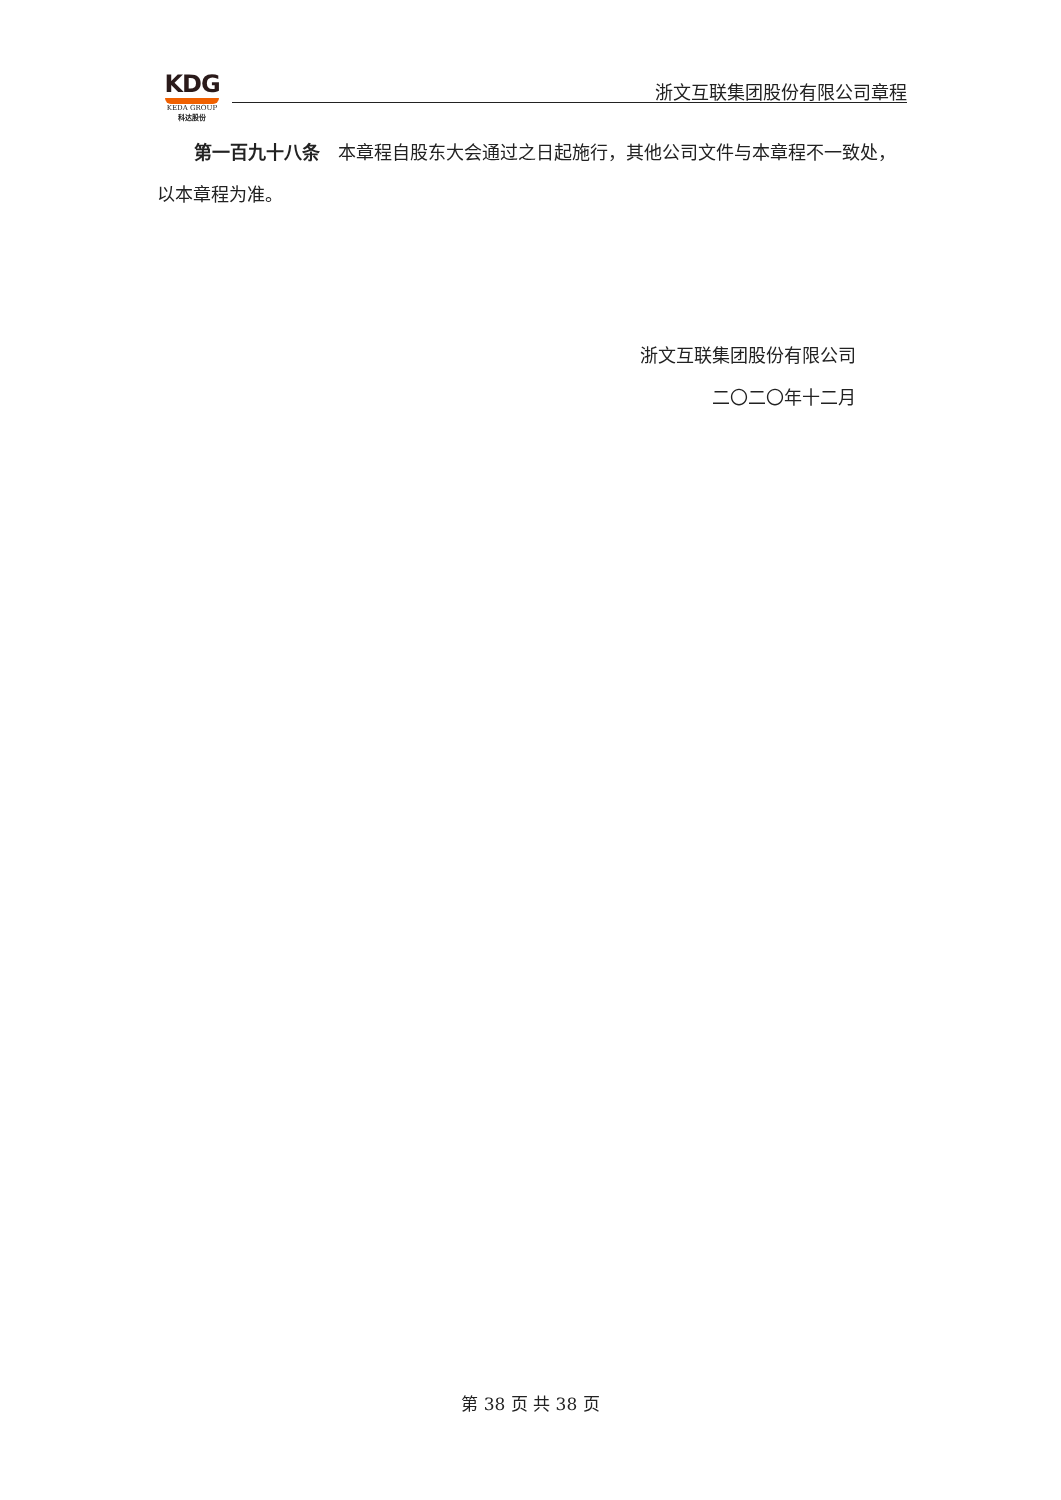KDG
KEDA GROUP
科达股份
浙文互联集团股份有限公司章程
第一百九十八条　本章程自股东大会通过之日起施行，其他公司文件与本章程不一致处，以本章程为准。
浙文互联集团股份有限公司
二〇二〇年十二月
第 38 页 共 38 页